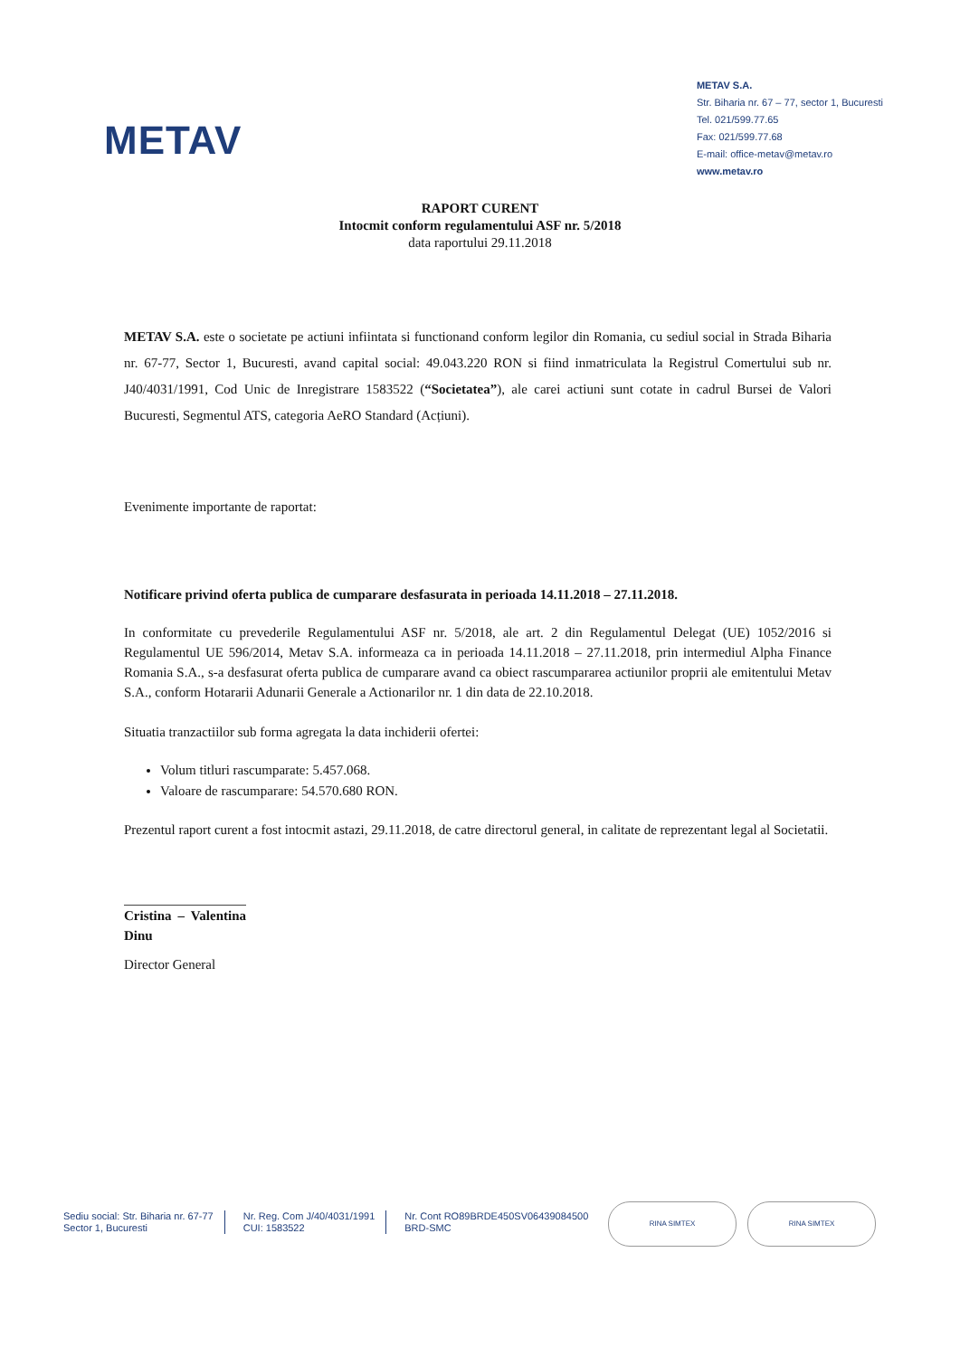METAV
METAV S.A.
Str. Biharia nr. 67 – 77, sector 1, Bucuresti
Tel. 021/599.77.65
Fax: 021/599.77.68
E-mail: office-metav@metav.ro
www.metav.ro
RAPORT CURENT
Intocmit conform regulamentului ASF nr. 5/2018
data raportului 29.11.2018
METAV S.A. este o societate pe actiuni infiintata si functionand conform legilor din Romania, cu sediul social in Strada Biharia nr. 67-77, Sector 1, Bucuresti, avand capital social: 49.043.220 RON si fiind inmatriculata la Registrul Comertului sub nr. J40/4031/1991, Cod Unic de Inregistrare 1583522 (“Societatea”), ale carei actiuni sunt cotate in cadrul Bursei de Valori Bucuresti, Segmentul ATS, categoria AeRO Standard (Acțiuni).
Evenimente importante de raportat:
Notificare privind oferta publica de cumparare desfasurata in perioada 14.11.2018 – 27.11.2018.
In conformitate cu prevederile Regulamentului ASF nr. 5/2018, ale art. 2 din Regulamentul Delegat (UE) 1052/2016 si Regulamentul UE 596/2014, Metav S.A. informeaza ca in perioada 14.11.2018 – 27.11.2018, prin intermediul Alpha Finance Romania S.A., s-a desfasurat oferta publica de cumparare avand ca obiect rascumpararea actiunilor proprii ale emitentului Metav S.A., conform Hotararii Adunarii Generale a Actionarilor nr. 1 din data de 22.10.2018.
Situatia tranzactiilor sub forma agregata la data inchiderii ofertei:
Volum titluri rascumparate: 5.457.068.
Valoare de rascumparare: 54.570.680 RON.
Prezentul raport curent a fost intocmit astazi, 29.11.2018, de catre directorul general, in calitate de reprezentant legal al Societatii.
Cristina – Valentina Dinu
Director General
Sediu social: Str. Biharia nr. 67-77
Sector 1, Bucuresti
Nr. Reg. Com J/40/4031/1991
CUI: 1583522
Nr. Cont RO89BRDE450SV06439084500
BRD-SMC
RINA SIMTEX RINA SIMTEX